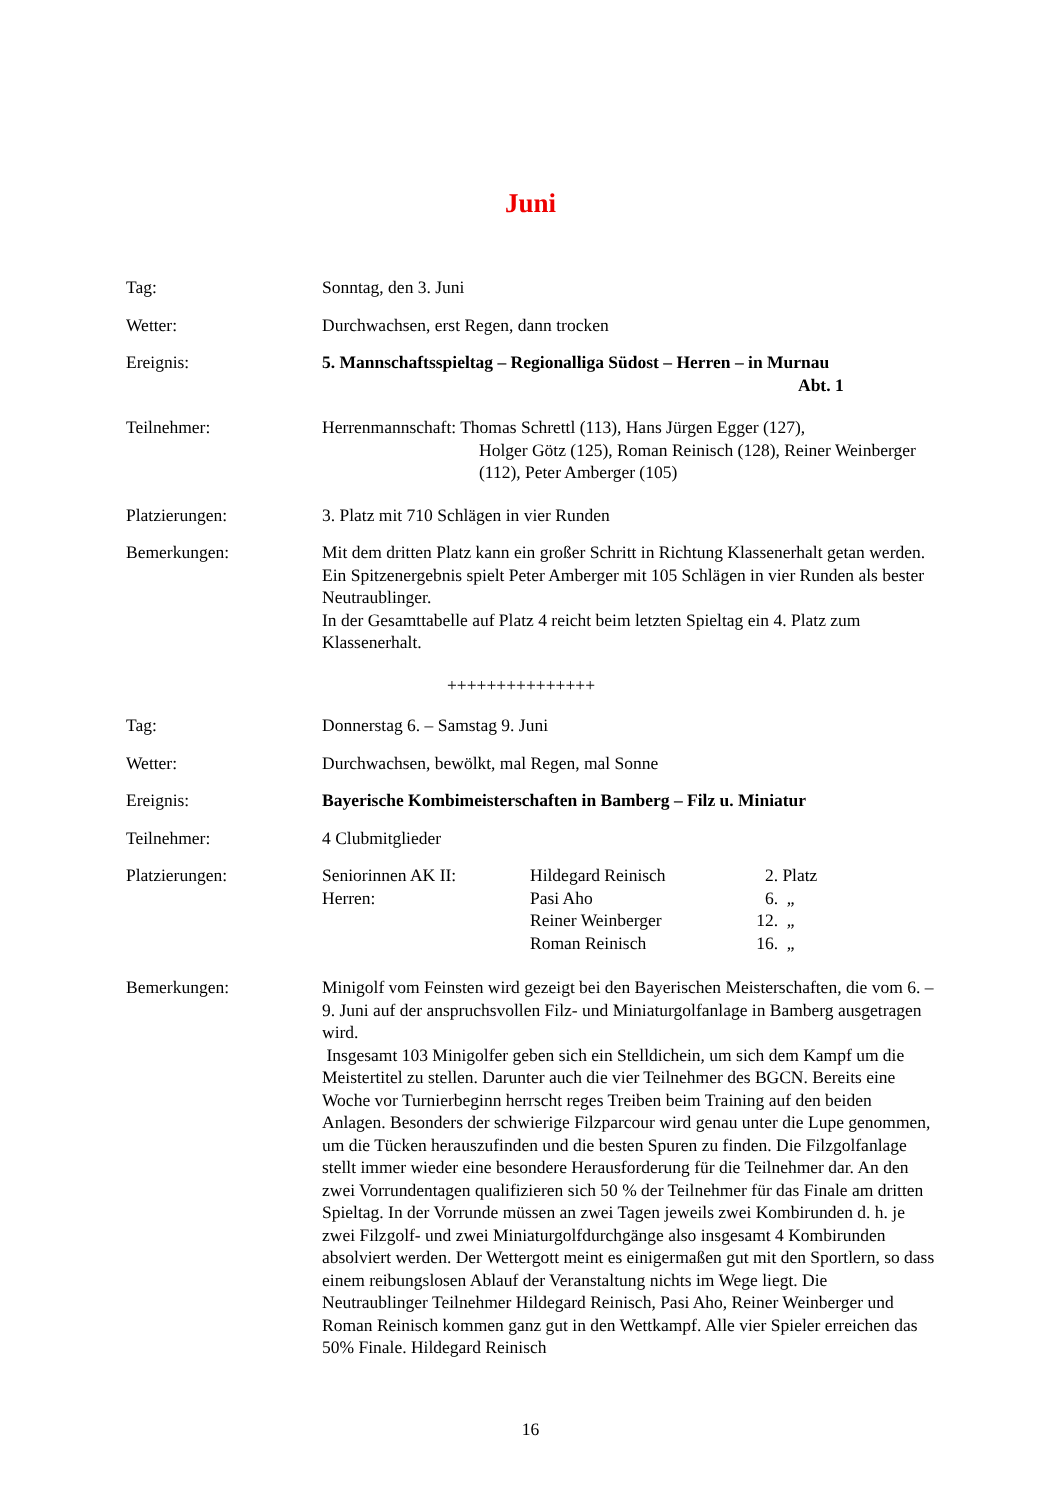Juni
Tag: Sonntag, den 3. Juni
Wetter: Durchwachsen, erst Regen, dann trocken
Ereignis: 5. Mannschaftsspieltag – Regionalliga Südost – Herren – in Murnau
Abt. 1
Teilnehmer: Herrenmannschaft: Thomas Schrettl (113), Hans Jürgen Egger (127),
Holger Götz (125), Roman Reinisch (128), Reiner Weinberger (112), Peter Amberger (105)
Platzierungen: 3. Platz mit 710 Schlägen in vier Runden
Bemerkungen: Mit dem dritten Platz kann ein großer Schritt in Richtung Klassenerhalt getan werden. Ein Spitzenergebnis spielt Peter Amberger mit 105 Schlägen in vier Runden als bester Neutraublinger.
In der Gesamttabelle auf Platz 4 reicht beim letzten Spieltag ein 4. Platz zum Klassenerhalt.
+++++++++++++++
Tag: Donnerstag 6. – Samstag 9. Juni
Wetter: Durchwachsen, bewölkt, mal Regen, mal Sonne
Ereignis: Bayerische Kombimeisterschaften in Bamberg – Filz u. Miniatur
Teilnehmer: 4 Clubmitglieder
Platzierungen:
| Seniorinnen AK II: | Hildegard Reinisch | 2. | Platz |
| Herren: | Pasi Aho | 6. | „ |
| | Reiner Weinberger | 12. | „ |
| | Roman Reinisch | 16. | „ |
Bemerkungen: Minigolf vom Feinsten wird gezeigt bei den Bayerischen Meisterschaften, die vom 6. – 9. Juni auf der anspruchsvollen Filz- und Miniaturgolfanlage in Bamberg ausgetragen wird.
Insgesamt 103 Minigolfer geben sich ein Stelldichein, um sich dem Kampf um die Meistertitel zu stellen. Darunter auch die vier Teilnehmer des BGCN. Bereits eine Woche vor Turnierbeginn herrscht reges Treiben beim Training auf den beiden Anlagen. Besonders der schwierige Filzparcour wird genau unter die Lupe genommen, um die Tücken herauszufinden und die besten Spuren zu finden. Die Filzgolfanlage stellt immer wieder eine besondere Herausforderung für die Teilnehmer dar. An den zwei Vorrundentagen qualifizieren sich 50 % der Teilnehmer für das Finale am dritten Spieltag. In der Vorrunde müssen an zwei Tagen jeweils zwei Kombirunden d. h. je zwei Filzgolf- und zwei Miniaturgolfdurchgänge also insgesamt 4 Kombirunden absolviert werden. Der Wettergott meint es einigermaßen gut mit den Sportlern, so dass einem reibungslosen Ablauf der Veranstaltung nichts im Wege liegt. Die Neutraublinger Teilnehmer Hildegard Reinisch, Pasi Aho, Reiner Weinberger und Roman Reinisch kommen ganz gut in den Wettkampf. Alle vier Spieler erreichen das 50% Finale. Hildegard Reinisch
16